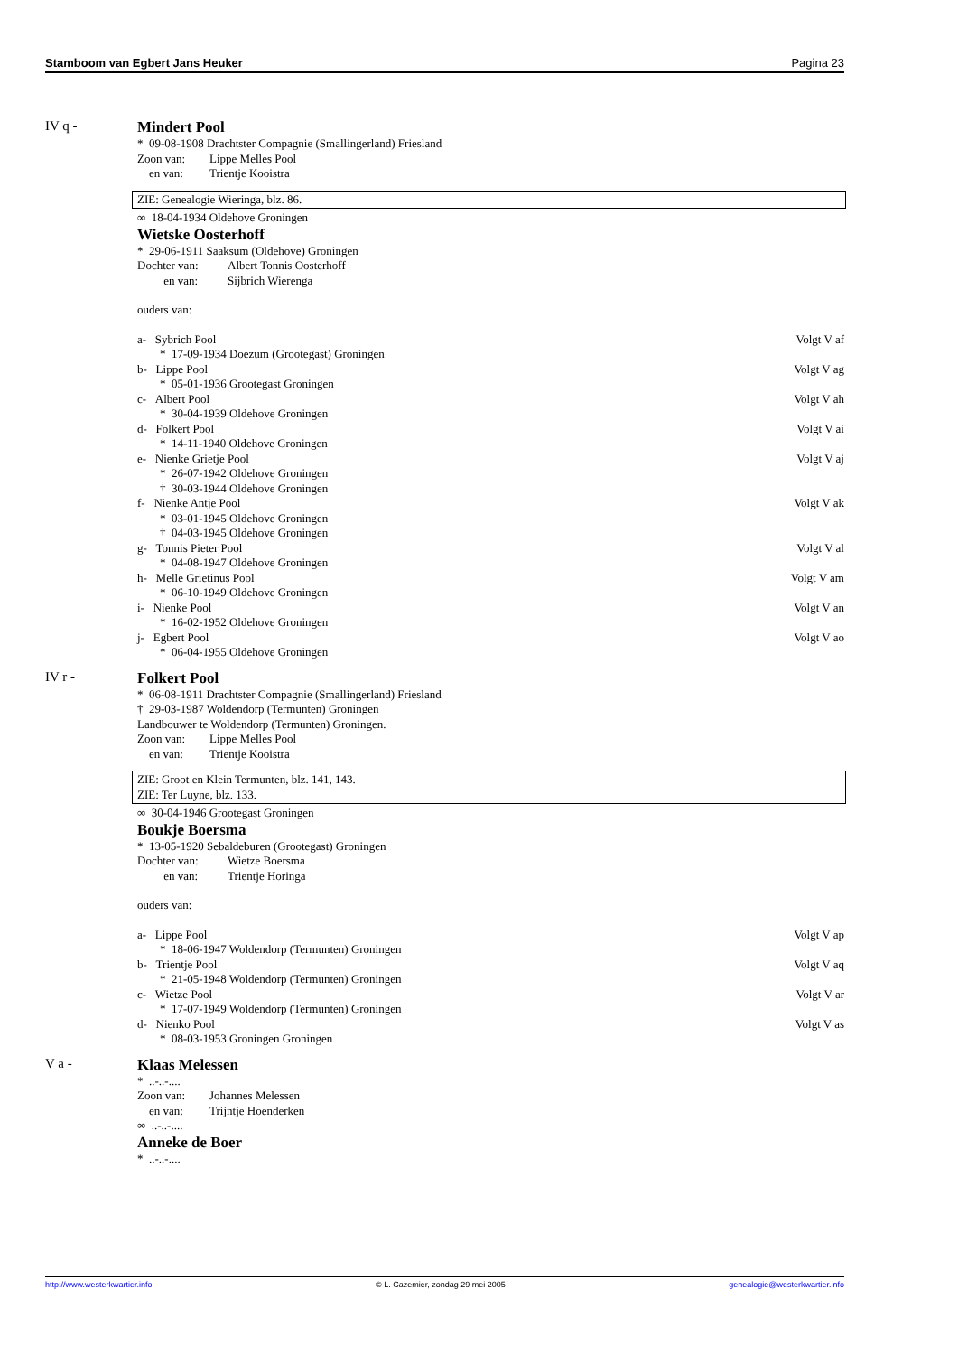Stamboom van Egbert Jans Heuker Pagina 23
IV q -
Mindert Pool
* 09-08-1908 Drachtster Compagnie (Smallingerland) Friesland
Zoon van: Lippe Melles Pool
en van: Trientje Kooistra
ZIE: Genealogie Wieringa, blz. 86.
∞ 18-04-1934 Oldehove Groningen
Wietske Oosterhoff
* 29-06-1911 Saaksum (Oldehove) Groningen
Dochter van: Albert Tonnis Oosterhoff
en van: Sijbrich Wierenga
ouders van:
a- Sybrich Pool Volgt V af
* 17-09-1934 Doezum (Grootegast) Groningen
b- Lippe Pool Volgt V ag
* 05-01-1936 Grootegast Groningen
c- Albert Pool Volgt V ah
* 30-04-1939 Oldehove Groningen
d- Folkert Pool Volgt V ai
* 14-11-1940 Oldehove Groningen
e- Nienke Grietje Pool Volgt V aj
* 26-07-1942 Oldehove Groningen
† 30-03-1944 Oldehove Groningen
f- Nienke Antje Pool Volgt V ak
* 03-01-1945 Oldehove Groningen
† 04-03-1945 Oldehove Groningen
g- Tonnis Pieter Pool Volgt V al
* 04-08-1947 Oldehove Groningen
h- Melle Grietinus Pool Volgt V am
* 06-10-1949 Oldehove Groningen
i- Nienke Pool Volgt V an
* 16-02-1952 Oldehove Groningen
j- Egbert Pool Volgt V ao
* 06-04-1955 Oldehove Groningen
IV r -
Folkert Pool
* 06-08-1911 Drachtster Compagnie (Smallingerland) Friesland
† 29-03-1987 Woldendorp (Termunten) Groningen
Landbouwer te Woldendorp (Termunten) Groningen.
Zoon van: Lippe Melles Pool
en van: Trientje Kooistra
ZIE: Groot en Klein Termunten, blz. 141, 143.
ZIE: Ter Luyne, blz. 133.
∞ 30-04-1946 Grootegast Groningen
Boukje Boersma
* 13-05-1920 Sebaldeburen (Grootegast) Groningen
Dochter van: Wietze Boersma
en van: Trientje Horinga
ouders van:
a- Lippe Pool Volgt V ap
* 18-06-1947 Woldendorp (Termunten) Groningen
b- Trientje Pool Volgt V aq
* 21-05-1948 Woldendorp (Termunten) Groningen
c- Wietze Pool Volgt V ar
* 17-07-1949 Woldendorp (Termunten) Groningen
d- Nienko Pool Volgt V as
* 08-03-1953 Groningen Groningen
V a -
Klaas Melessen
* ..-..-....
Zoon van: Johannes Melessen
en van: Trijntje Hoenderken
∞ ..-..-....
Anneke de Boer
* ..-..-....
http://www.westerkwartier.info © L. Cazemier, zondag 29 mei 2005 genealogie@westerkwartier.info